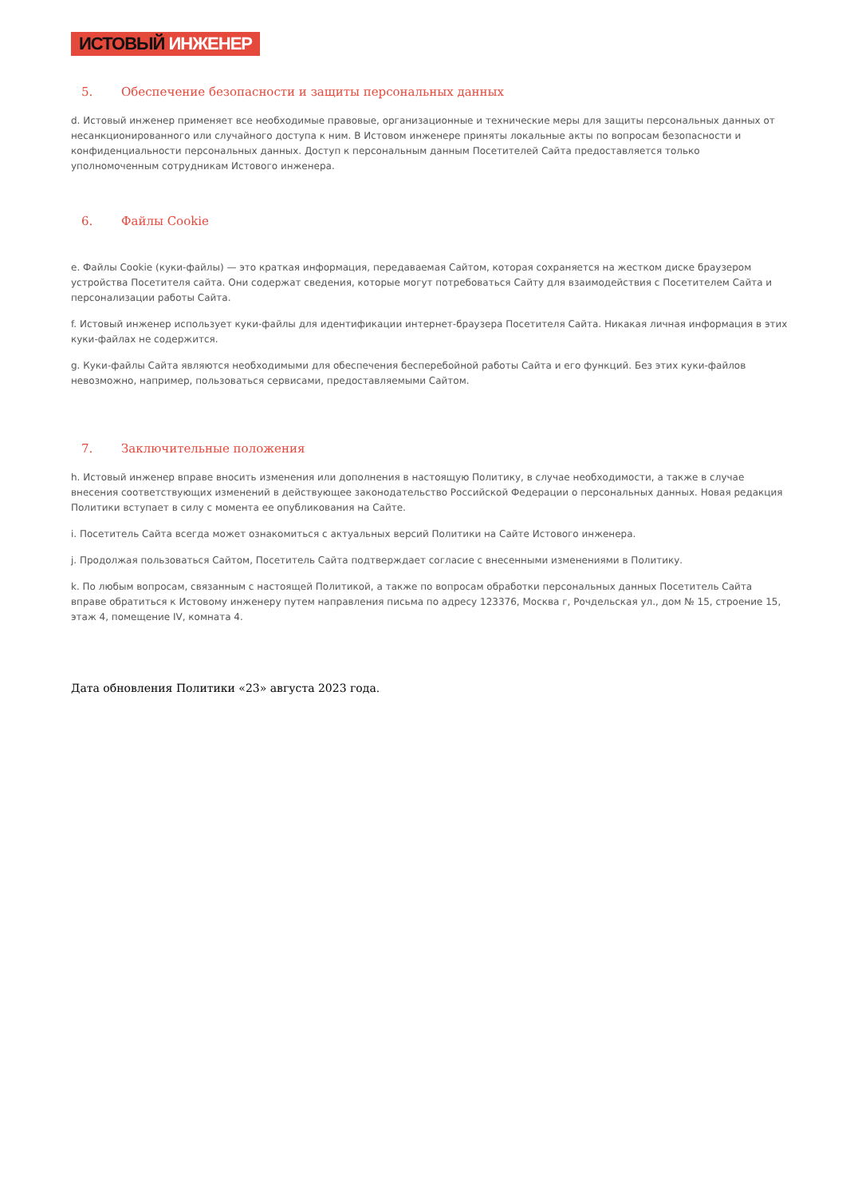ИСТОВЫЙ ИНЖЕНЕР
5. Обеспечение безопасности и защиты персональных данных
d. Истовый инженер применяет все необходимые правовые, организационные и технические меры для защиты персональных данных от несанкционированного или случайного доступа к ним. В Истовом инженере приняты локальные акты по вопросам безопасности и конфиденциальности персональных данных. Доступ к персональным данным Посетителей Сайта предоставляется только уполномоченным сотрудникам Истового инженера.
6. Файлы Cookie
e. Файлы Cookie (куки-файлы) — это краткая информация, передаваемая Сайтом, которая сохраняется на жестком диске браузером устройства Посетителя сайта. Они содержат сведения, которые могут потребоваться Сайту для взаимодействия с Посетителем Сайта и персонализации работы Сайта.
f. Истовый инженер использует куки-файлы для идентификации интернет-браузера Посетителя Сайта. Никакая личная информация в этих куки-файлах не содержится.
g. Куки-файлы Сайта являются необходимыми для обеспечения бесперебойной работы Сайта и его функций. Без этих куки-файлов невозможно, например, пользоваться сервисами, предоставляемыми Сайтом.
7. Заключительные положения
h. Истовый инженер вправе вносить изменения или дополнения в настоящую Политику, в случае необходимости, а также в случае внесения соответствующих изменений в действующее законодательство Российской Федерации о персональных данных. Новая редакция Политики вступает в силу с момента ее опубликования на Сайте.
i. Посетитель Сайта всегда может ознакомиться с актуальных версий Политики на Сайте Истового инженера.
j. Продолжая пользоваться Сайтом, Посетитель Сайта подтверждает согласие с внесенными изменениями в Политику.
k. По любым вопросам, связанным с настоящей Политикой, а также по вопросам обработки персональных данных Посетитель Сайта вправе обратиться к Истовому инженеру путем направления письма по адресу 123376, Москва г, Рочдельская ул., дом № 15, строение 15, этаж 4, помещение IV, комната 4.
Дата обновления Политики «23» августа 2023 года.